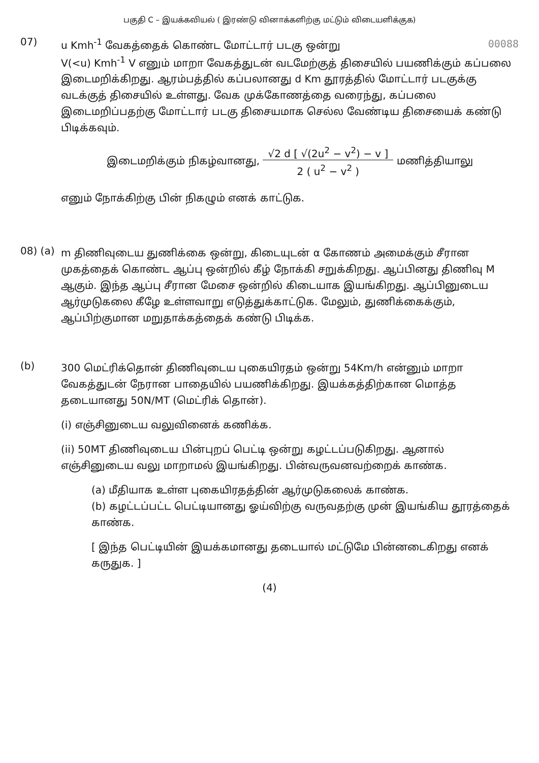பகுதி C – இயக்கவியல் ( இரண்டு வினாக்களிற்கு மட்டும் விடையளிக்குக)
07)
u Kmh<sup>-1</sup> வேகத்தைக் கொண்ட மோட்டார் படகு ஒன்று 00088
V(<u) Kmh<sup>-1</sup> V எனும் மாறா வேகத்துடன் வடமேற்குத் திசையில் பயணிக்கும் கப்பலை இடைமறிக்கிறது. ஆரம்பத்தில் கப்பலானது d Km தூரத்தில் மோட்டார் படகுக்கு வடக்குத் திசையில் உள்ளது. வேக முக்கோணத்தை வரைந்து, கப்பலை இடைமறிப்பதற்கு மோட்டார் படகு திசையமாக செல்ல வேண்டிய திசையைக் கண்டு பிடிக்கவும்.
இடைமறிக்கும் நிகழ்வானது, √2 d [ √(2u<sup>2</sup> − v<sup>2</sup>) − v ]
2 ( u<sup>2</sup> − v<sup>2</sup> ) மணித்தியாலு
எனும் நோக்கிற்கு பின் நிகழும் எனக் காட்டுக.
08) (a)
m திணிவுடைய துணிக்கை ஒன்று, கிடையுடன் α கோணம் அமைக்கும் சீரான முகத்தைக் கொண்ட ஆப்பு ஒன்றில் கீழ் நோக்கி சறுக்கிறது. ஆப்பினது திணிவு M ஆகும். இந்த ஆப்பு சீரான மேசை ஒன்றில் கிடையாக இயங்கிறது. ஆப்பினுடைய ஆர்முடுகலை கீழே உள்ளவாறு எடுத்துக்காட்டுக. மேலும், துணிக்கைக்கும், ஆப்பிற்குமான மறுதாக்கத்தைக் கண்டு பிடிக்க.
(b)
300 மெட்ரிக்தொன் திணிவுடைய புகையிரதம் ஒன்று 54Km/h என்னும் மாறா வேகத்துடன் நேரான பாதையில் பயணிக்கிறது. இயக்கத்திற்கான மொத்த தடையானது 50N/MT (மெட்ரிக் தொன்).
(i) எஞ்சினுடைய வலுவினைக் கணிக்க.
(ii) 50MT திணிவுடைய பின்புறப் பெட்டி ஒன்று கழட்டப்படுகிறது. ஆனால் எஞ்சினுடைய வலு மாறாமல் இயங்கிறது. பின்வருவனவற்றைக் காண்க.
(a) மீதியாக உள்ள புகையிரதத்தின் ஆர்முடுகலைக் காண்க.
(b) கழட்டப்பட்ட பெட்டியானது ஓய்விற்கு வருவதற்கு முன் இயங்கிய தூரத்தைக் காண்க.
[ இந்த பெட்டியின் இயக்கமானது தடையால் மட்டுமே பின்னடைகிறது எனக் கருதுக. ]
(4)